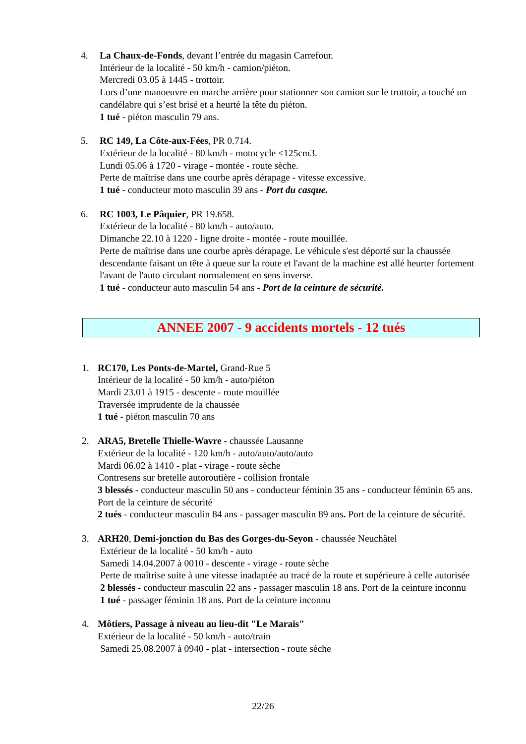4. La Chaux-de-Fonds, devant l’entrée du magasin Carrefour.
Intérieur de la localité - 50 km/h - camion/piéton.
Mercredi 03.05 à 1445 - trottoir.
Lors d’une manoeuvre en marche arrière pour stationner son camion sur le trottoir, a touché un candélabre qui s’est brisé et a heurté la tête du piéton.
1 tué - piéton masculin 79 ans.
5. RC 149, La Côte-aux-Fées, PR 0.714.
Extérieur de la localité - 80 km/h - motocycle <125cm3.
Lundi 05.06 à 1720 - virage - montée - route sèche.
Perte de maîtrise dans une courbe après dérapage - vitesse excessive.
1 tué - conducteur moto masculin 39 ans - Port du casque.
6. RC 1003, Le Pâquier, PR 19.658.
Extérieur de la localité - 80 km/h - auto/auto.
Dimanche 22.10 à 1220 - ligne droite - montée - route mouillée.
Perte de maîtrise dans une courbe après dérapage. Le véhicule s'est déporté sur la chaussée descendante faisant un tête à queue sur la route et l'avant de la machine est allé heurter fortement l'avant de l'auto circulant normalement en sens inverse.
1 tué - conducteur auto masculin 54 ans - Port de la ceinture de sécurité.
ANNEE 2007 - 9 accidents mortels - 12 tués
1. RC170, Les Ponts-de-Martel, Grand-Rue 5
Intérieur de la localité - 50 km/h - auto/piéton
Mardi 23.01 à 1915 - descente - route mouillée
Traversée imprudente de la chaussée
1 tué - piéton masculin 70 ans
2. ARA5, Bretelle Thielle-Wavre - chaussée Lausanne
Extérieur de la localité - 120 km/h - auto/auto/auto/auto
Mardi 06.02 à 1410 - plat - virage - route sèche
Contresens sur bretelle autoroutière - collision frontale
3 blessés - conducteur masculin 50 ans - conducteur féminin 35 ans - conducteur féminin 65 ans. Port de la ceinture de sécurité
2 tués - conducteur masculin 84 ans - passager masculin 89 ans. Port de la ceinture de sécurité.
3. ARH20, Demi-jonction du Bas des Gorges-du-Seyon - chaussée Neuchâtel
Extérieur de la localité - 50 km/h - auto
Samedi 14.04.2007 à 0010 - descente - virage - route sèche
Perte de maîtrise suite à une vitesse inadaptée au tracé de la route et supérieure à celle autorisée
2 blessés - conducteur masculin 22 ans - passager masculin 18 ans. Port de la ceinture inconnu
1 tué - passager féminin 18 ans. Port de la ceinture inconnu
4. Môtiers, Passage à niveau au lieu-dit "Le Marais"
Extérieur de la localité - 50 km/h - auto/train
Samedi 25.08.2007 à 0940 - plat - intersection - route sèche
22/26